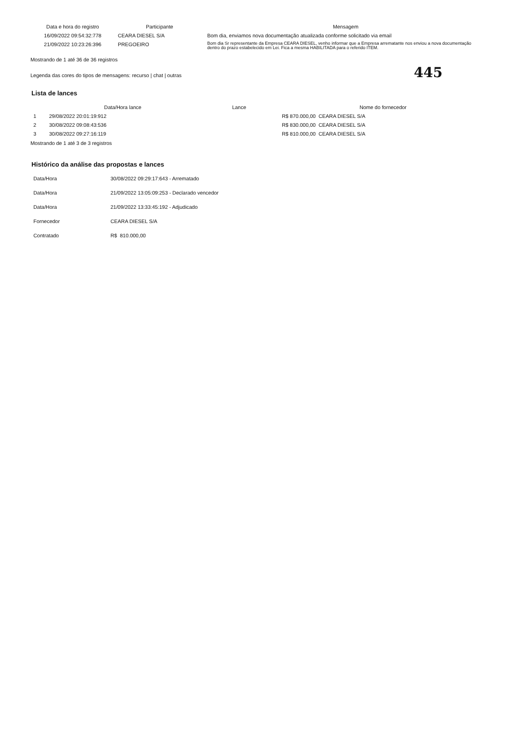| Data e hora do registro | Participante | Mensagem |
| --- | --- | --- |
| 16/09/2022 09:54:32:778 | CEARA DIESEL S/A | Bom dia, enviamos nova documentação atualizada conforme solicitado via email |
| 21/09/2022 10:23:26:396 | PREGOEIRO | Bom dia Sr representante da Empresa CEARA DIESEL, venho informar que a Empresa arrematante nos enviou a nova documentação dentro do prazo estabelecido em Lei. Fica a mesma HABILITADA para o referido ITEM. |
Mostrando de 1 até 36 de 36 registros
Legenda das cores do tipos de mensagens: recurso | chat | outras 445
Lista de lances
| | Data/Hora lance | Lance | Nome do fornecedor |
| --- | --- | --- | --- |
| 1 | 29/08/2022 20:01:19:912 | | R$ 870.000,00 CEARA DIESEL S/A |
| 2 | 30/08/2022 09:08:43:536 | | R$ 830.000,00 CEARA DIESEL S/A |
| 3 | 30/08/2022 09:27:16:119 | | R$ 810.000,00 CEARA DIESEL S/A |
Mostrando de 1 até 3 de 3 registros
Histórico da análise das propostas e lances
| Data/Hora | 30/08/2022 09:29:17:643 - Arrematado |
| Data/Hora | 21/09/2022 13:05:09:253 - Declarado vencedor |
| Data/Hora | 21/09/2022 13:33:45:192 - Adjudicado |
| Fornecedor | CEARA DIESEL S/A |
| Contratado | R$ 810.000,00 |